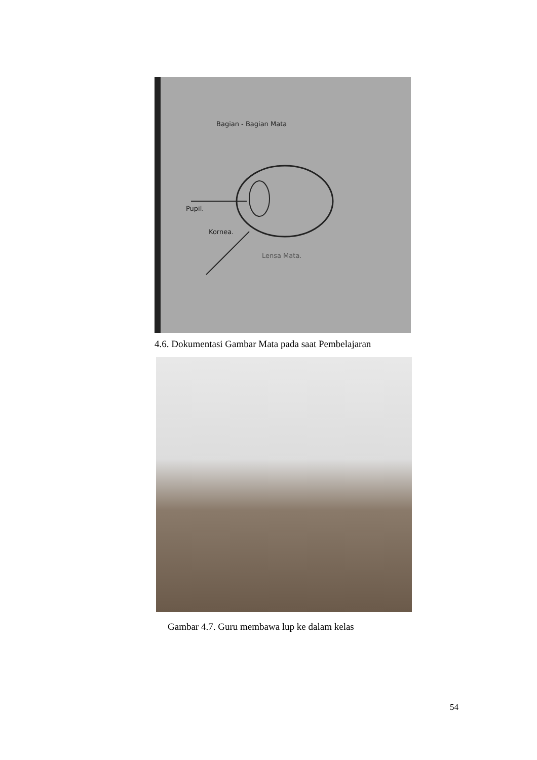Bagian - Bagian Mata
Pupil.
Kornea.
Lensa Mata.
4.6. Dokumentasi Gambar Mata pada saat Pembelajaran
Gambar 4.7. Guru membawa lup ke dalam kelas
54